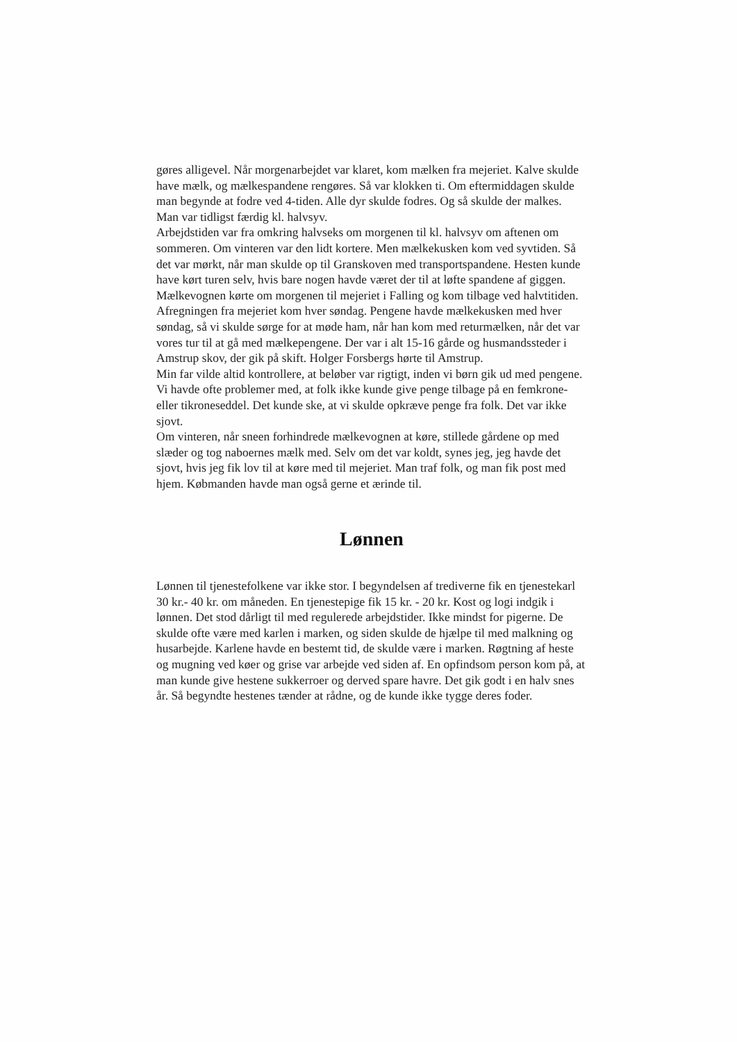gøres alligevel. Når morgenarbejdet var klaret, kom mælken fra mejeriet. Kalve skulde have mælk, og mælkespandene rengøres. Så var klokken ti. Om eftermiddagen skulde man begynde at fodre ved 4-tiden. Alle dyr skulde fodres. Og så skulde der malkes. Man var tidligst færdig kl. halvsyv.
Arbejdstiden var fra omkring halvseks om morgenen til kl. halvsyv om aftenen om sommeren. Om vinteren var den lidt kortere. Men mælkekusken kom ved syvtiden. Så det var mørkt, når man skulde op til Granskoven med transportspandene. Hesten kunde have kørt turen selv, hvis bare nogen havde været der til at løfte spandene af giggen.
Mælkevognen kørte om morgenen til mejeriet i Falling og kom tilbage ved halvtitiden. Afregningen fra mejeriet kom hver søndag. Pengene havde mælkekusken med hver søndag, så vi skulde sørge for at møde ham, når han kom med returmælken, når det var vores tur til at gå med mælkepengene. Der var i alt 15-16 gårde og husmandssteder i Amstrup skov, der gik på skift. Holger Forsbergs hørte til Amstrup.
Min far vilde altid kontrollere, at beløber var rigtigt, inden vi børn gik ud med pengene. Vi havde ofte problemer med, at folk ikke kunde give penge tilbage på en femkrone- eller tikroneseddel. Det kunde ske, at vi skulde opkræve penge fra folk. Det var ikke sjovt.
Om vinteren, når sneen forhindrede mælkevognen at køre, stillede gårdene op med slæder og tog naboernes mælk med. Selv om det var koldt, synes jeg, jeg havde det sjovt, hvis jeg fik lov til at køre med til mejeriet. Man traf folk, og man fik post med hjem. Købmanden havde man også gerne et ærinde til.
Lønnen
Lønnen til tjenestefolkene var ikke stor. I begyndelsen af trediverne fik en tjenestekarl 30 kr.- 40 kr. om måneden. En tjenestepige fik 15 kr. - 20 kr. Kost og logi indgik i lønnen. Det stod dårligt til med regulerede arbejdstider. Ikke mindst for pigerne. De skulde ofte være med karlen i marken, og siden skulde de hjælpe til med malkning og husarbejde. Karlene havde en bestemt tid, de skulde være i marken. Røgtning af heste og mugning ved køer og grise var arbejde ved siden af. En opfindsom person kom på, at man kunde give hestene sukkerroer og derved spare havre. Det gik godt i en halv snes år. Så begyndte hestenes tænder at rådne, og de kunde ikke tygge deres foder.